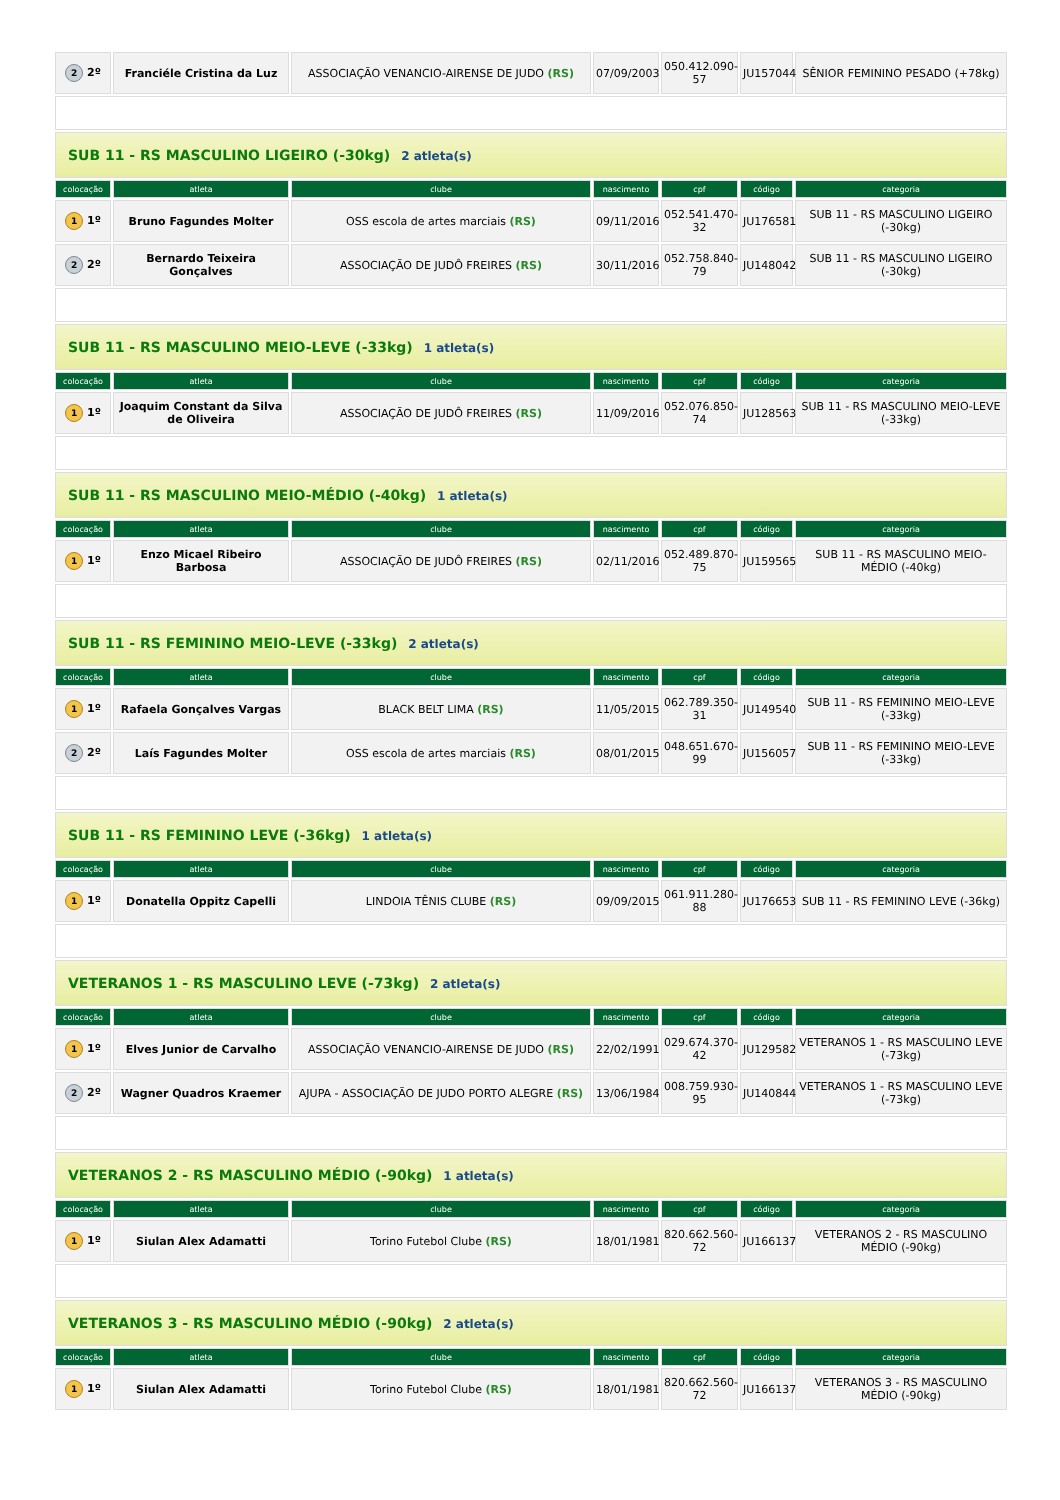| 2 2º | Franciéle Cristina da Luz | ASSOCIAÇÃO VENANCIO-AIRENSE DE JUDO (RS) | 07/09/2003 | 050.412.090-57 | JU157044 | SÊNIOR FEMININO PESADO (+78kg) |
| SUB 11 - RS MASCULINO LIGEIRO (-30kg) 2 atleta(s) | | | | | | |
| colocação | atleta | clube | nascimento | cpf | código | categoria |
| 1 1º | Bruno Fagundes Molter | OSS escola de artes marciais (RS) | 09/11/2016 | 052.541.470-32 | JU176581 | SUB 11 - RS MASCULINO LIGEIRO (-30kg) |
| 2 2º | Bernardo Teixeira Gonçalves | ASSOCIAÇÃO DE JUDÔ FREIRES (RS) | 30/11/2016 | 052.758.840-79 | JU148042 | SUB 11 - RS MASCULINO LIGEIRO (-30kg) |
| SUB 11 - RS MASCULINO MEIO-LEVE (-33kg) 1 atleta(s) | | | | | | |
| colocação | atleta | clube | nascimento | cpf | código | categoria |
| 1 1º | Joaquim Constant da Silva de Oliveira | ASSOCIAÇÃO DE JUDÔ FREIRES (RS) | 11/09/2016 | 052.076.850-74 | JU128563 | SUB 11 - RS MASCULINO MEIO-LEVE (-33kg) |
| SUB 11 - RS MASCULINO MEIO-MÉDIO (-40kg) 1 atleta(s) | | | | | | |
| colocação | atleta | clube | nascimento | cpf | código | categoria |
| 1 1º | Enzo Micael Ribeiro Barbosa | ASSOCIAÇÃO DE JUDÔ FREIRES (RS) | 02/11/2016 | 052.489.870-75 | JU159565 | SUB 11 - RS MASCULINO MEIO-MÉDIO (-40kg) |
| SUB 11 - RS FEMININO MEIO-LEVE (-33kg) 2 atleta(s) | | | | | | |
| colocação | atleta | clube | nascimento | cpf | código | categoria |
| 1 1º | Rafaela Gonçalves Vargas | BLACK BELT LIMA (RS) | 11/05/2015 | 062.789.350-31 | JU149540 | SUB 11 - RS FEMININO MEIO-LEVE (-33kg) |
| 2 2º | Laís Fagundes Molter | OSS escola de artes marciais (RS) | 08/01/2015 | 048.651.670-99 | JU156057 | SUB 11 - RS FEMININO MEIO-LEVE (-33kg) |
| SUB 11 - RS FEMININO LEVE (-36kg) 1 atleta(s) | | | | | | |
| colocação | atleta | clube | nascimento | cpf | código | categoria |
| 1 1º | Donatella Oppitz Capelli | LINDOIA TÊNIS CLUBE (RS) | 09/09/2015 | 061.911.280-88 | JU176653 | SUB 11 - RS FEMININO LEVE (-36kg) |
| VETERANOS 1 - RS MASCULINO LEVE (-73kg) 2 atleta(s) | | | | | | |
| colocação | atleta | clube | nascimento | cpf | código | categoria |
| 1 1º | Elves Junior de Carvalho | ASSOCIAÇÃO VENANCIO-AIRENSE DE JUDO (RS) | 22/02/1991 | 029.674.370-42 | JU129582 | VETERANOS 1 - RS MASCULINO LEVE (-73kg) |
| 2 2º | Wagner Quadros Kraemer | AJUPA - ASSOCIAÇÃO DE JUDO PORTO ALEGRE (RS) | 13/06/1984 | 008.759.930-95 | JU140844 | VETERANOS 1 - RS MASCULINO LEVE (-73kg) |
| VETERANOS 2 - RS MASCULINO MÉDIO (-90kg) 1 atleta(s) | | | | | | |
| colocação | atleta | clube | nascimento | cpf | código | categoria |
| 1 1º | Siulan Alex Adamatti | Torino Futebol Clube (RS) | 18/01/1981 | 820.662.560-72 | JU166137 | VETERANOS 2 - RS MASCULINO MÉDIO (-90kg) |
| VETERANOS 3 - RS MASCULINO MÉDIO (-90kg) 2 atleta(s) | | | | | | |
| colocação | atleta | clube | nascimento | cpf | código | categoria |
| 1 1º | Siulan Alex Adamatti | Torino Futebol Clube (RS) | 18/01/1981 | 820.662.560-72 | JU166137 | VETERANOS 3 - RS MASCULINO MÉDIO (-90kg) |